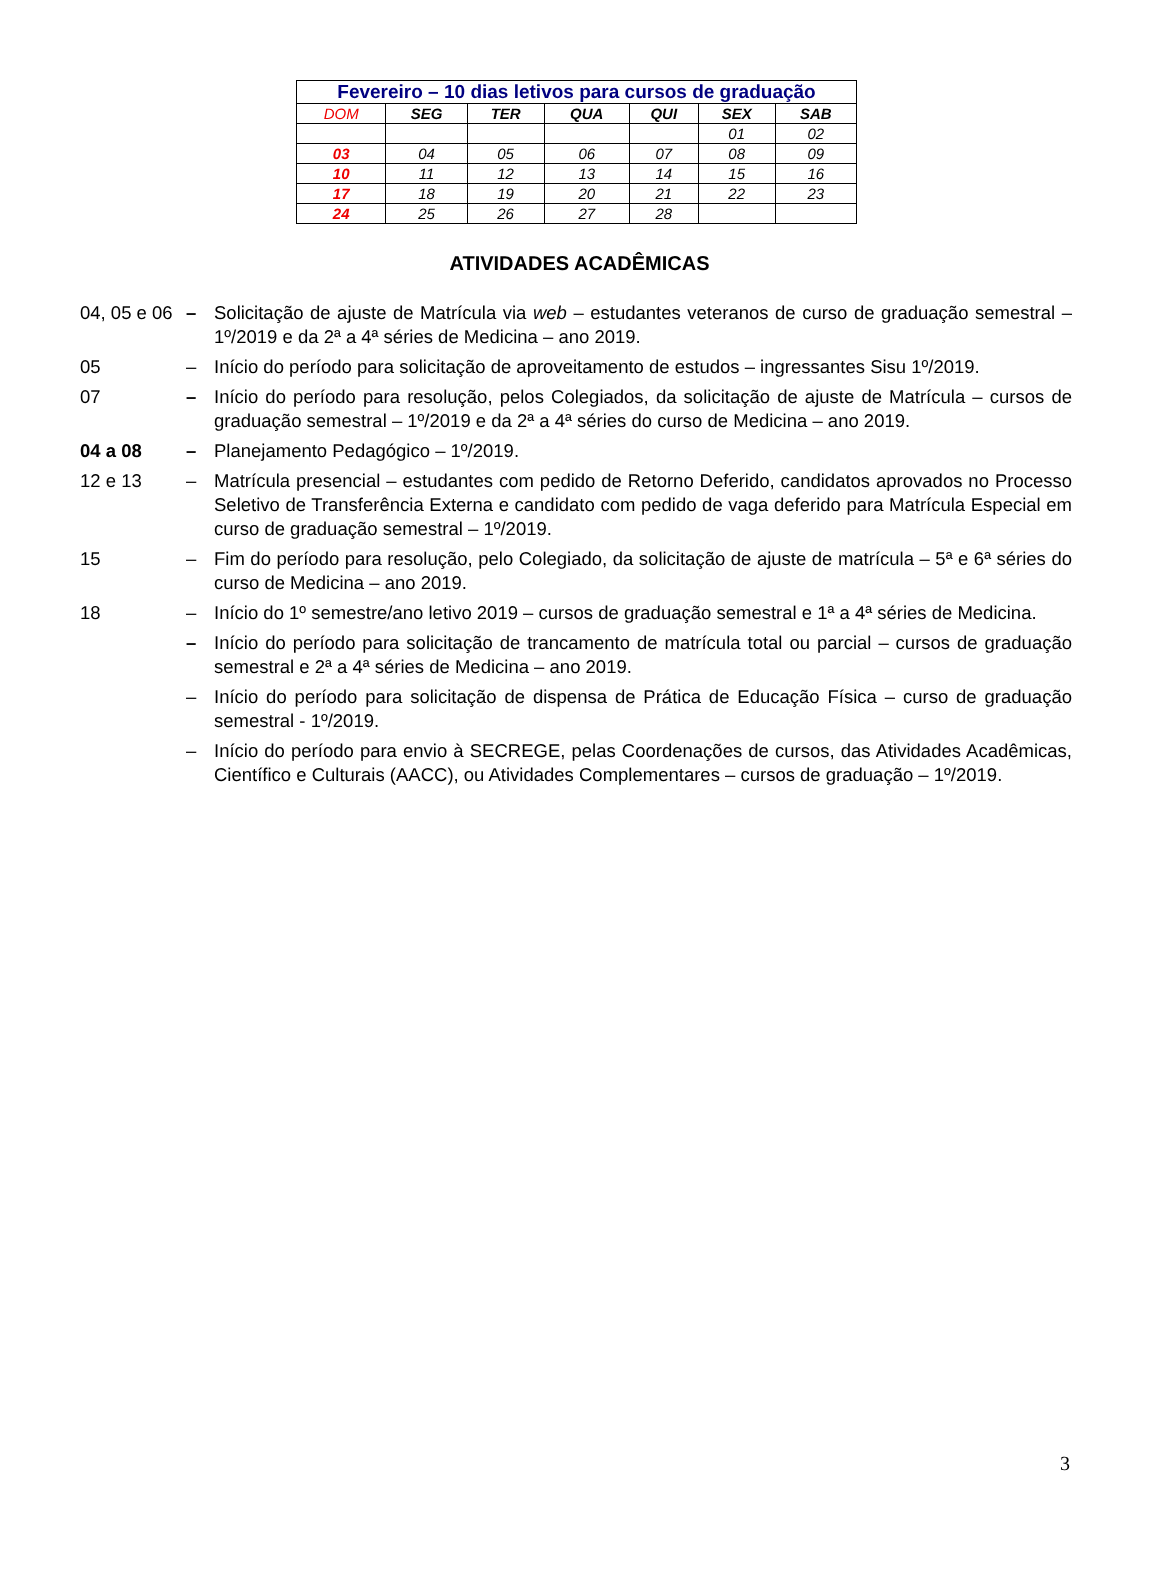| Fevereiro – 10 dias letivos para cursos de graduação | | | | | | |
| --- | --- | --- | --- | --- | --- | --- |
| DOM | SEG | TER | QUA | QUI | SEX | SAB |
| | | | | | 01 | 02 |
| 03 | 04 | 05 | 06 | 07 | 08 | 09 |
| 10 | 11 | 12 | 13 | 14 | 15 | 16 |
| 17 | 18 | 19 | 20 | 21 | 22 | 23 |
| 24 | 25 | 26 | 27 | 28 | | |
ATIVIDADES ACADÊMICAS
04, 05 e 06
– Solicitação de ajuste de Matrícula via web – estudantes veteranos de curso de graduação semestral – 1º/2019 e da 2ª a 4ª séries de Medicina – ano 2019.
05 – Início do período para solicitação de aproveitamento de estudos – ingressantes Sisu 1º/2019.
07 – Início do período para resolução, pelos Colegiados, da solicitação de ajuste de Matrícula – cursos de graduação semestral – 1º/2019 e da 2ª a 4ª séries do curso de Medicina – ano 2019.
04 a 08 – Planejamento Pedagógico – 1º/2019.
12 e 13 – Matrícula presencial – estudantes com pedido de Retorno Deferido, candidatos aprovados no Processo Seletivo de Transferência Externa e candidato com pedido de vaga deferido para Matrícula Especial em curso de graduação semestral – 1º/2019.
15 – Fim do período para resolução, pelo Colegiado, da solicitação de ajuste de matrícula – 5ª e 6ª séries do curso de Medicina – ano 2019.
18 – Início do 1º semestre/ano letivo 2019 – cursos de graduação semestral e 1ª a 4ª séries de Medicina.
– Início do período para solicitação de trancamento de matrícula total ou parcial – cursos de graduação semestral e 2ª a 4ª séries de Medicina – ano 2019.
– Início do período para solicitação de dispensa de Prática de Educação Física – curso de graduação semestral - 1º/2019.
– Início do período para envio à SECREGE, pelas Coordenações de cursos, das Atividades Acadêmicas, Científico e Culturais (AACC), ou Atividades Complementares – cursos de graduação – 1º/2019.
3